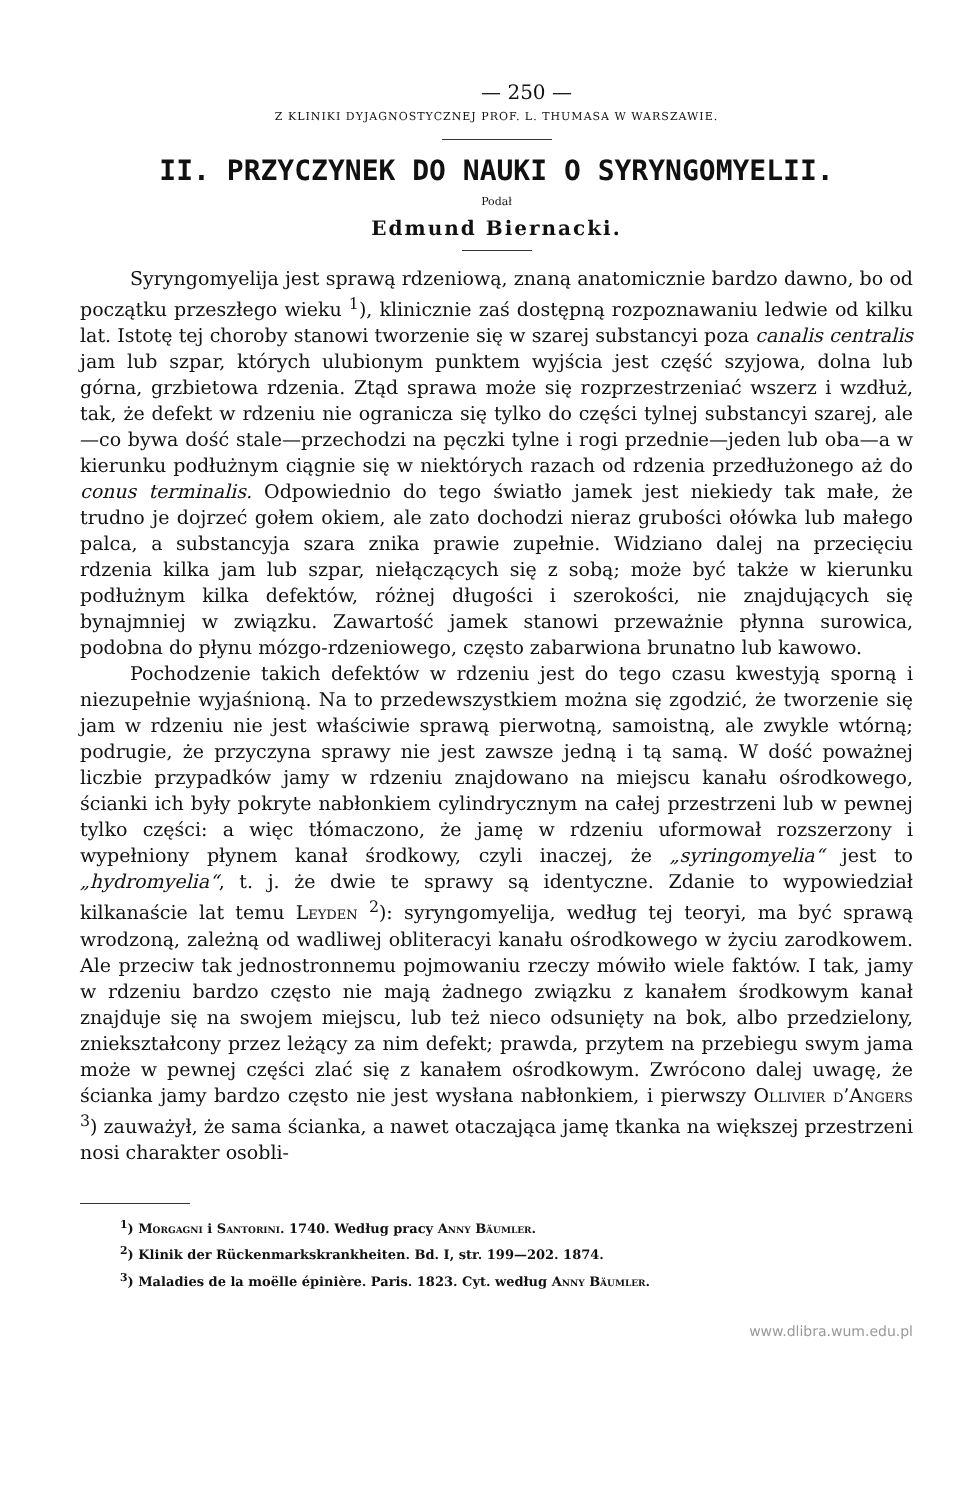— 250 —
Z KLINIKI DYJAGNOSTYCZNEJ PROF. L. THUMASA W WARSZAWIE.
II. PRZYCZYNEK DO NAUKI O SYRYNGOMYELII.
Podał
Edmund Biernacki.
Syryngomyelija jest sprawą rdzeniową, znaną anatomicznie bardzo dawno, bo od początku przeszłego wieku <sup>1</sup>), klinicznie zaś dostępną rozpoznawaniu ledwie od kilku lat. Istotę tej choroby stanowi tworzenie się w szarej substancyi poza canalis centralis jam lub szpar, których ulubionym punktem wyjścia jest część szyjowa, dolna lub górna, grzbietowa rdzenia. Ztąd sprawa może się rozprzestrzeniać wszerz i wzdłuż, tak, że defekt w rdzeniu nie ogranicza się tylko do części tylnej substancyi szarej, ale—co bywa dość stale—przechodzi na pęczki tylne i rogi przednie—jeden lub oba—a w kierunku podłużnym ciągnie się w niektórych razach od rdzenia przedłużonego aż do conus terminalis. Odpowiednio do tego światło jamek jest niekiedy tak małe, że trudno je dojrzeć gołem okiem, ale zato dochodzi nieraz grubości ołówka lub małego palca, a substancyja szara znika prawie zupełnie. Widziano dalej na przecięciu rdzenia kilka jam lub szpar, niełączących się z sobą; może być także w kierunku podłużnym kilka defektów, różnej długości i szerokości, nie znajdujących się bynajmniej w związku. Zawartość jamek stanowi przeważnie płynna surowica, podobna do płynu mózgo-rdzeniowego, często zabarwiona brunatno lub kawowo.
Pochodzenie takich defektów w rdzeniu jest do tego czasu kwestyją sporną i niezupełnie wyjaśnioną. Na to przedewszystkiem można się zgodzić, że tworzenie się jam w rdzeniu nie jest właściwie sprawą pierwotną, samoistną, ale zwykle wtórną; podrugie, że przyczyna sprawy nie jest zawsze jedną i tą samą. W dość poważnej liczbie przypadków jamy w rdzeniu znajdowano na miejscu kanału ośrodkowego, ścianki ich były pokryte nabłonkiem cylindrycznym na całej przestrzeni lub w pewnej tylko części: a więc tłómaczono, że jamę w rdzeniu uformował rozszerzony i wypełniony płynem kanał środkowy, czyli inaczej, że „syringomyelia“ jest to „hydromyelia“, t. j. że dwie te sprawy są identyczne. Zdanie to wypowiedział kilkanaście lat temu Leyden <sup>2</sup>): syryngomyelija, według tej teoryi, ma być sprawą wrodzoną, zależną od wadliwej obliteracyi kanału ośrodkowego w życiu zarodkowem. Ale przeciw tak jednostronnemu pojmowaniu rzeczy mówiło wiele faktów. I tak, jamy w rdzeniu bardzo często nie mają żadnego związku z kanałem środkowym kanał znajduje się na swojem miejscu, lub też nieco odsunięty na bok, albo przedzielony, zniekształcony przez leżący za nim defekt; prawda, przytem na przebiegu swym jama może w pewnej części zlać się z kanałem ośrodkowym. Zwrócono dalej uwagę, że ścianka jamy bardzo często nie jest wysłana nabłonkiem, i pierwszy Ollivier d’Angers <sup>3</sup>) zauważył, że sama ścianka, a nawet otaczająca jamę tkanka na większej przestrzeni nosi charakter osobli-
<sup>1</sup>) Morgagni i Santorini. 1740. Według pracy Anny Bäumler.
<sup>2</sup>) Klinik der Rückenmarkskrankheiten. Bd. I, str. 199—202. 1874.
<sup>3</sup>) Maladies de la moëlle épinière. Paris. 1823. Cyt. według Anny Bäumler.
www.dlibra.wum.edu.pl